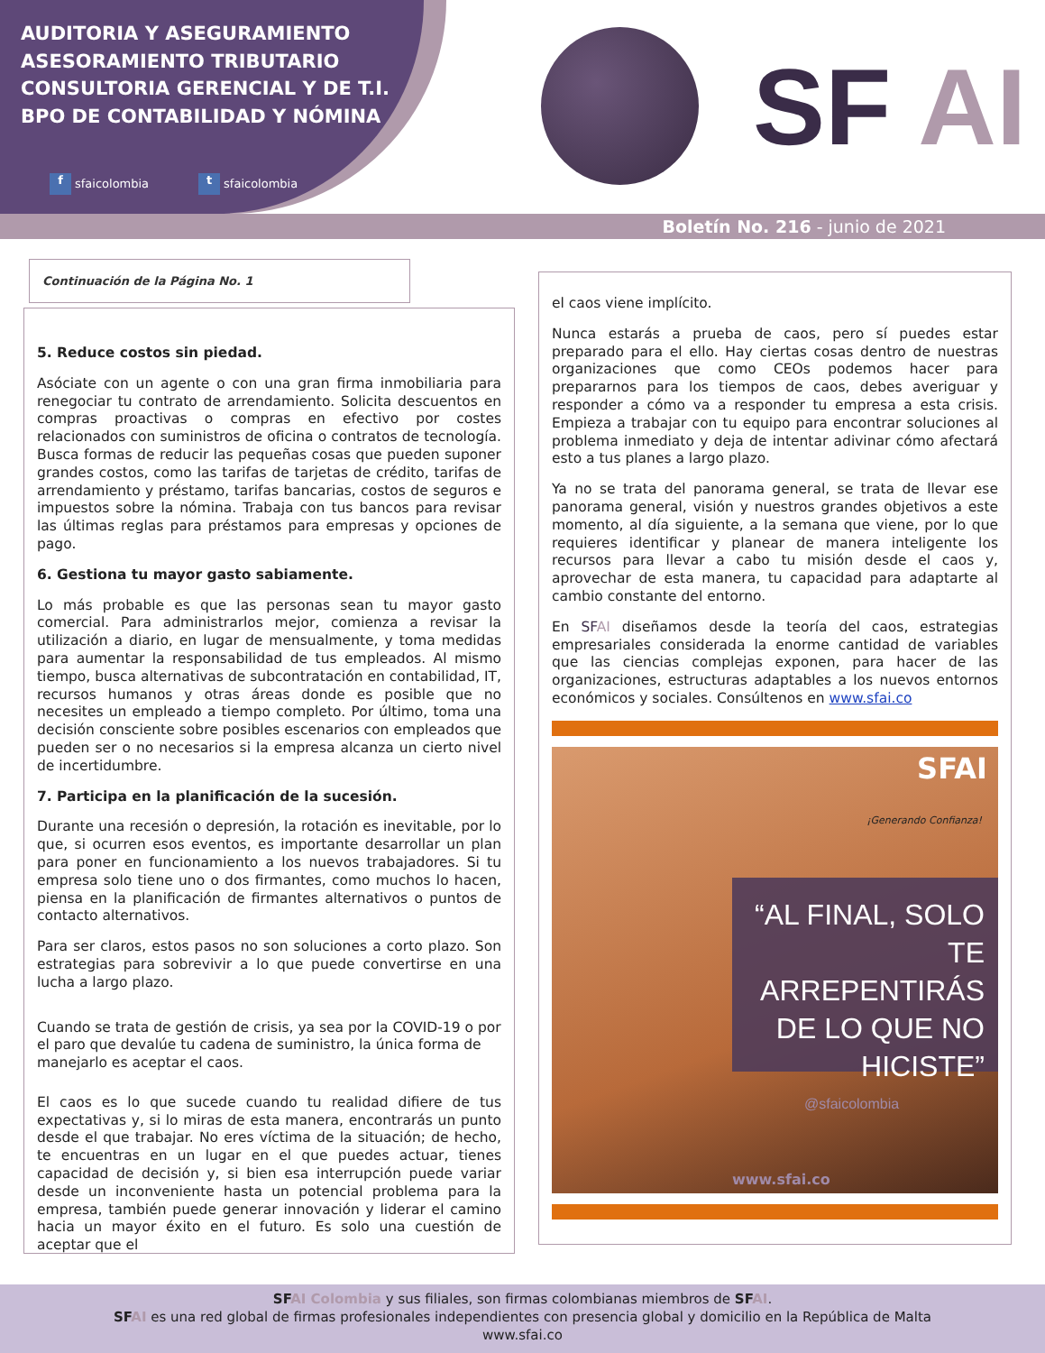AUDITORIA Y ASEGURAMIENTO
ASESORAMIENTO TRIBUTARIO
CONSULTORIA GERENCIAL Y DE T.I.
BPO DE CONTABILIDAD Y NÓMINA
f sfaicolombia t sfaicolombia
SF AI
Boletín No. 216 - junio de 2021
Continuación de la Página No. 1
5. Reduce costos sin piedad.
Asóciate con un agente o con una gran firma inmobiliaria para renegociar tu contrato de arrendamiento. Solicita descuentos en compras proactivas o compras en efectivo por costes relacionados con suministros de oficina o contratos de tecnología. Busca formas de reducir las pequeñas cosas que pueden suponer grandes costos, como las tarifas de tarjetas de crédito, tarifas de arrendamiento y préstamo, tarifas bancarias, costos de seguros e impuestos sobre la nómina. Trabaja con tus bancos para revisar las últimas reglas para préstamos para empresas y opciones de pago.
6. Gestiona tu mayor gasto sabiamente.
Lo más probable es que las personas sean tu mayor gasto comercial. Para administrarlos mejor, comienza a revisar la utilización a diario, en lugar de mensualmente, y toma medidas para aumentar la responsabilidad de tus empleados. Al mismo tiempo, busca alternativas de subcontratación en contabilidad, IT, recursos humanos y otras áreas donde es posible que no necesites un empleado a tiempo completo. Por último, toma una decisión consciente sobre posibles escenarios con empleados que pueden ser o no necesarios si la empresa alcanza un cierto nivel de incertidumbre.
7. Participa en la planificación de la sucesión.
Durante una recesión o depresión, la rotación es inevitable, por lo que, si ocurren esos eventos, es importante desarrollar un plan para poner en funcionamiento a los nuevos trabajadores. Si tu empresa solo tiene uno o dos firmantes, como muchos lo hacen, piensa en la planificación de firmantes alternativos o puntos de contacto alternativos.
Para ser claros, estos pasos no son soluciones a corto plazo. Son estrategias para sobrevivir a lo que puede convertirse en una lucha a largo plazo.
Cuando se trata de gestión de crisis, ya sea por la COVID-19 o por el paro que devalúe tu cadena de suministro, la única forma de manejarlo es aceptar el caos.
El caos es lo que sucede cuando tu realidad difiere de tus expectativas y, si lo miras de esta manera, encontrarás un punto desde el que trabajar. No eres víctima de la situación; de hecho, te encuentras en un lugar en el que puedes actuar, tienes capacidad de decisión y, si bien esa interrupción puede variar desde un inconveniente hasta un potencial problema para la empresa, también puede generar innovación y liderar el camino hacia un mayor éxito en el futuro. Es solo una cuestión de aceptar que el
el caos viene implícito.
Nunca estarás a prueba de caos, pero sí puedes estar preparado para el ello. Hay ciertas cosas dentro de nuestras organizaciones que como CEOs podemos hacer para prepararnos para los tiempos de caos, debes averiguar y responder a cómo va a responder tu empresa a esta crisis. Empieza a trabajar con tu equipo para encontrar soluciones al problema inmediato y deja de intentar adivinar cómo afectará esto a tus planes a largo plazo.
Ya no se trata del panorama general, se trata de llevar ese panorama general, visión y nuestros grandes objetivos a este momento, al día siguiente, a la semana que viene, por lo que requieres identificar y planear de manera inteligente los recursos para llevar a cabo tu misión desde el caos y, aprovechar de esta manera, tu capacidad para adaptarte al cambio constante del entorno.
En SF AI diseñamos desde la teoría del caos, estrategias empresariales considerada la enorme cantidad de variables que las ciencias complejas exponen, para hacer de las organizaciones, estructuras adaptables a los nuevos entornos económicos y sociales. Consúltenos en www.sfai.co
SFAI
¡Generando Confianza!
“AL FINAL, SOLO TE ARREPENTIRÁS DE LO QUE NO HICISTE”
@sfaicolombia
www.sfai.co
SFAI Colombia y sus filiales, son firmas colombianas miembros de SFAI.
SFAI es una red global de firmas profesionales independientes con presencia global y domicilio en la República de Malta
www.sfai.co